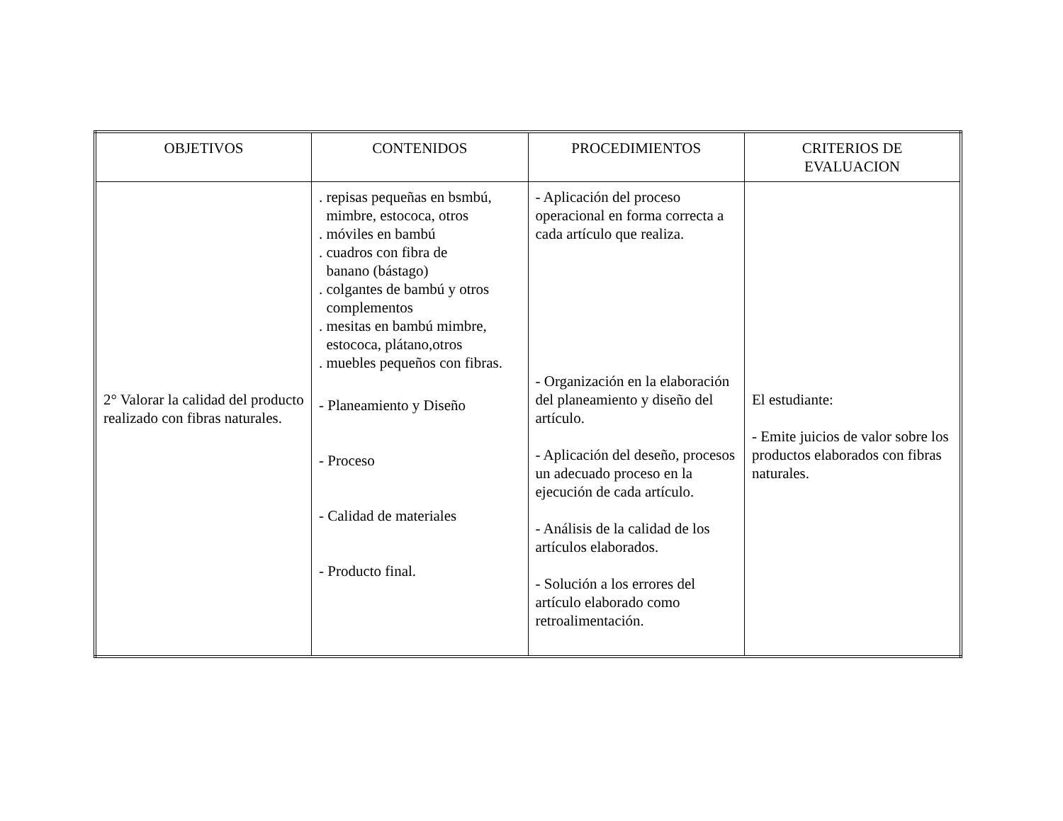| OBJETIVOS | CONTENIDOS | PROCEDIMIENTOS | CRITERIOS DE EVALUACION |
| --- | --- | --- | --- |
| 2° Valorar la calidad del producto realizado con fibras naturales. | . repisas pequeñas en bsmbú, mimbre, estococa, otros . móviles en bambú . cuadros con fibra de banano (bástago) . colgantes de bambú y otros complementos . mesitas en bambú mimbre, estococa, plátano,otros . muebles pequeños con fibras. - Planeamiento y Diseño - Proceso - Calidad de materiales - Producto final. | - Aplicación del proceso operacional en forma correcta a cada artículo que realiza. - Organización en la elaboración del planeamiento y diseño del artículo. - Aplicación del deseño, procesos un adecuado proceso en la ejecución de cada artículo. - Análisis de la calidad de los artículos elaborados. - Solución a los errores del artículo elaborado como retroalimentación. | El estudiante: - Emite juicios de valor sobre los productos elaborados con fibras naturales. |